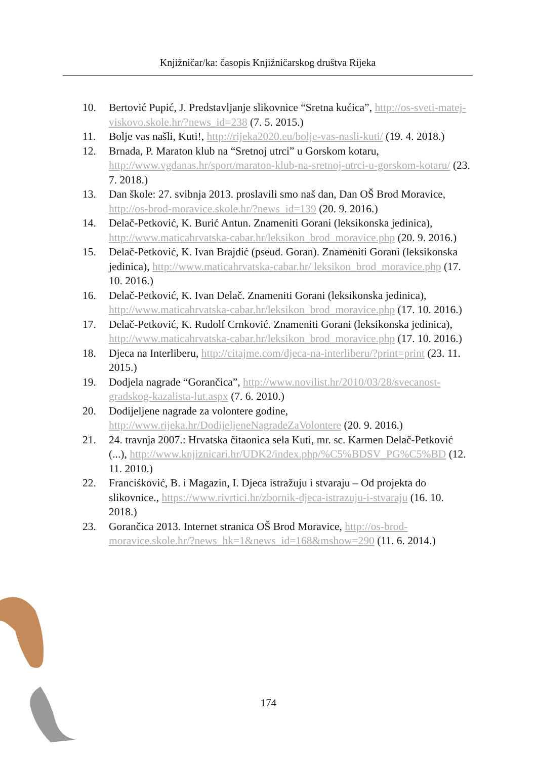Knjižničar/ka: časopis Knjižničarskog društva Rijeka
10. Bertović Pupić, J. Predstavljanje slikovnice “Sretna kućica”, http://os-sveti-matej-viskovo.skole.hr/?news_id=238 (7. 5. 2015.)
11. Bolje vas našli, Kuti!, http://rijeka2020.eu/bolje-vas-nasli-kuti/ (19. 4. 2018.)
12. Brnada, P. Maraton klub na “Sretnoj utrci” u Gorskom kotaru, http://www.vgdanas.hr/sport/maraton-klub-na-sretnoj-utrci-u-gorskom-kotaru/ (23. 7. 2018.)
13. Dan škole: 27. svibnja 2013. proslavili smo naš dan, Dan OŠ Brod Moravice, http://os-brod-moravice.skole.hr/?news_id=139 (20. 9. 2016.)
14. Delač-Petković, K. Burić Antun. Znameniti Gorani (leksikonska jedinica), http://www.maticahrvatska-cabar.hr/leksikon_brod_moravice.php (20. 9. 2016.)
15. Delač-Petković, K. Ivan Brajdić (pseud. Goran). Znameniti Gorani (leksikonska jedinica), http://www.maticahrvatska-cabar.hr/ leksikon_brod_moravice.php (17. 10. 2016.)
16. Delač-Petković, K. Ivan Delač. Znameniti Gorani (leksikonska jedinica), http://www.maticahrvatska-cabar.hr/leksikon_brod_moravice.php (17. 10. 2016.)
17. Delač-Petković, K. Rudolf Crnković. Znameniti Gorani (leksikonska jedinica), http://www.maticahrvatska-cabar.hr/leksikon_brod_moravice.php (17. 10. 2016.)
18. Djeca na Interliberu, http://citajme.com/djeca-na-interliberu/?print=print (23. 11. 2015.)
19. Dodjela nagrade “Gorančica”, http://www.novilist.hr/2010/03/28/svecanost-gradskog-kazalista-lut.aspx (7. 6. 2010.)
20. Dodijeljene nagrade za volontere godine, http://www.rijeka.hr/DodijeljeneNagradeZaVolontere (20. 9. 2016.)
21. 24. travnja 2007.: Hrvatska čitaonica sela Kuti, mr. sc. Karmen Delač-Petković (...), http://www.knjiznicari.hr/UDK2/index.php/%C5%BDSV_PG%C5%BD (12. 11. 2010.)
22. Franciśković, B. i Magazin, I. Djeca istražuju i stvaraju – Od projekta do slikovnice., https://www.rivrtici.hr/zbornik-djeca-istrazuju-i-stvaraju (16. 10. 2018.)
23. Gorančica 2013. Internet stranica OŠ Brod Moravice, http://os-brod-moravice.skole.hr/?news_hk=1&news_id=168&mshow=290 (11. 6. 2014.)
174